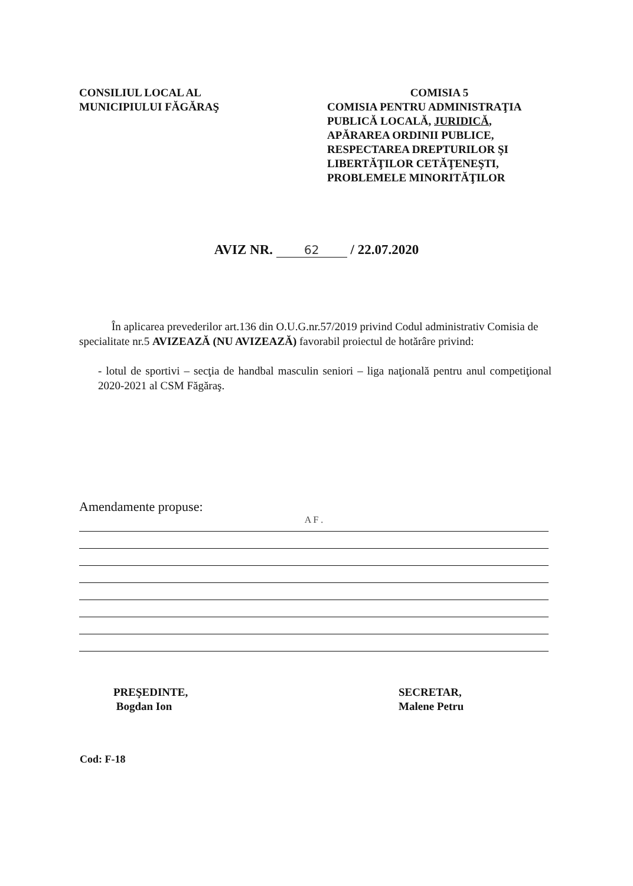CONSILIUL LOCAL AL
MUNICIPIULUI FĂGĂRAŞ
COMISIA 5
COMISIA PENTRU ADMINISTRAŢIA PUBLICĂ LOCALĂ, JURIDICĂ, APĂRAREA ORDINII PUBLICE, RESPECTAREA DREPTURILOR ŞI LIBERTĂŢILOR CETĂŢENEŞTI, PROBLEMELE MINORITĂŢILOR
AVIZ NR. 62 / 22.07.2020
În aplicarea prevederilor art.136 din O.U.G.nr.57/2019 privind Codul administrativ Comisia de specialitate nr.5 AVIZEAZĂ (NU AVIZEAZĂ) favorabil proiectul de hotărâre privind:
- lotul de sportivi – secţia de handbal masculin seniori – liga naţională pentru anul competiţional 2020-2021 al CSM Făgăraş.
Amendamente propuse:
A F .
PREŞEDINTE,
Bogdan Ion
SECRETAR,
Malene Petru
Cod: F-18